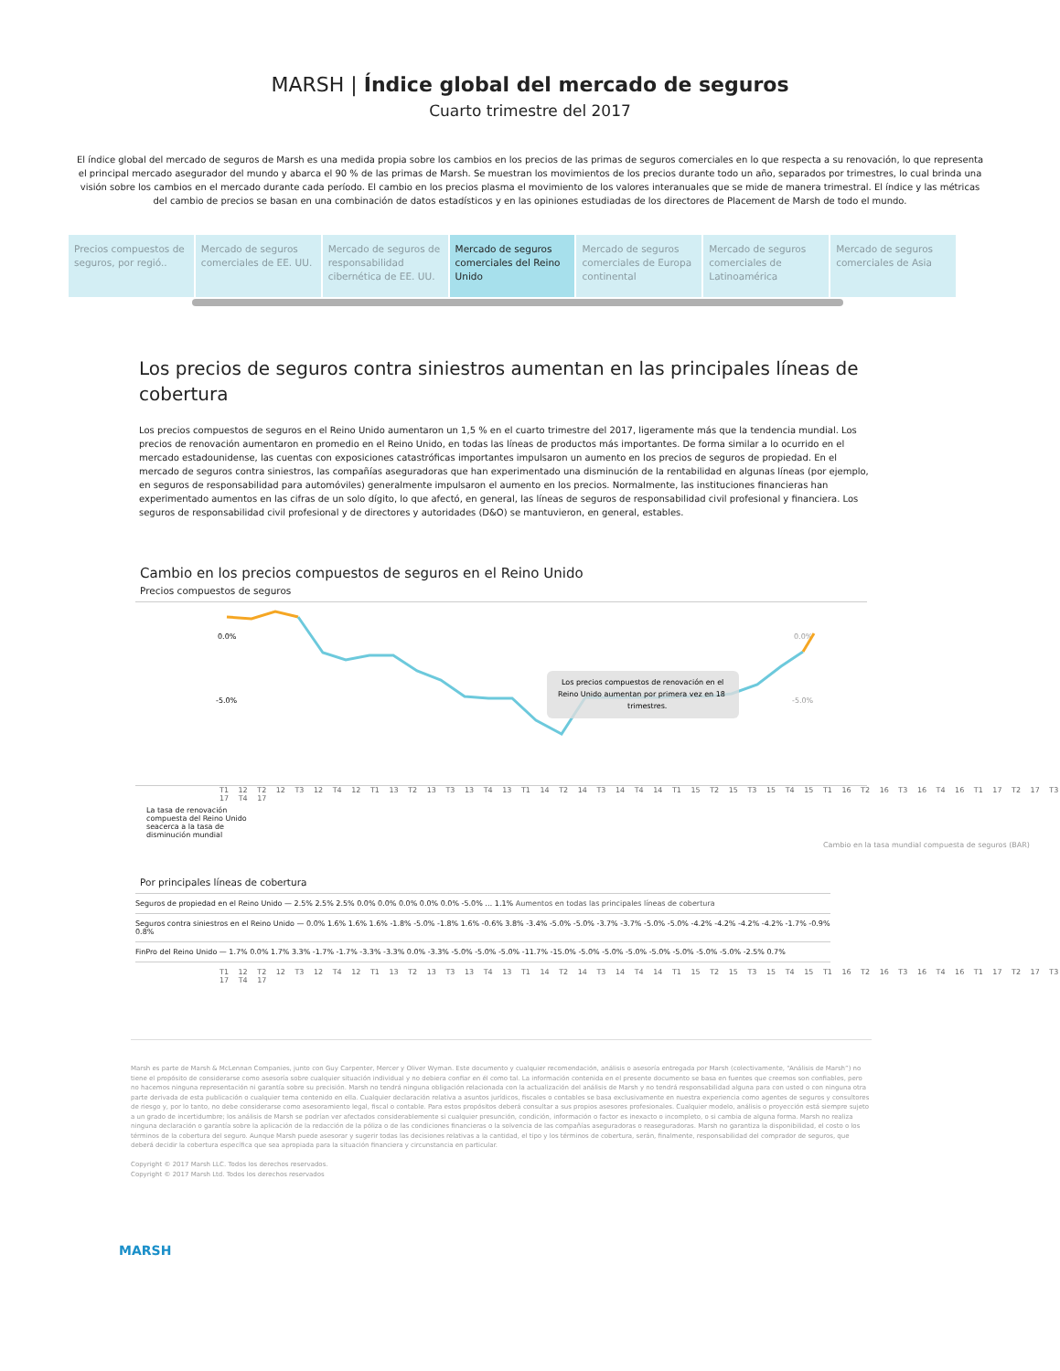MARSH | Índice global del mercado de seguros
Cuarto trimestre del 2017
El índice global del mercado de seguros de Marsh es una medida propia sobre los cambios en los precios de las primas de seguros comerciales en lo que respecta a su renovación, lo que representa el principal mercado asegurador del mundo y abarca el 90 % de las primas de Marsh. Se muestran los movimientos de los precios durante todo un año, separados por trimestres, lo cual brinda una visión sobre los cambios en el mercado durante cada período. El cambio en los precios plasma el movimiento de los valores interanuales que se mide de manera trimestral. El índice y las métricas del cambio de precios se basan en una combinación de datos estadísticos y en las opiniones estudiadas de los directores de Placement de Marsh de todo el mundo.
Precios compuestos de seguros, por regió..
Mercado de seguros comerciales de EE. UU.
Mercado de seguros de responsabilidad cibernética de EE. UU.
Mercado de seguros comerciales del Reino Unido
Mercado de seguros comerciales de Europa continental
Mercado de seguros comerciales de Latinoamérica
Mercado de seguros comerciales de Asia
Los precios de seguros contra siniestros aumentan en las principales líneas de cobertura
Los precios compuestos de seguros en el Reino Unido aumentaron un 1,5 % en el cuarto trimestre del 2017, ligeramente más que la tendencia mundial. Los precios de renovación aumentaron en promedio en el Reino Unido, en todas las líneas de productos más importantes. De forma similar a lo ocurrido en el mercado estadounidense, las cuentas con exposiciones catastróficas importantes impulsaron un aumento en los precios de seguros de propiedad. En el mercado de seguros contra siniestros, las compañías aseguradoras que han experimentado una disminución de la rentabilidad en algunas líneas (por ejemplo, en seguros de responsabilidad para automóviles) generalmente impulsaron el aumento en los precios. Normalmente, las instituciones financieras han experimentado aumentos en las cifras de un solo dígito, lo que afectó, en general, las líneas de seguros de responsabilidad civil profesional y financiera. Los seguros de responsabilidad civil profesional y de directores y autoridades (D&O) se mantuvieron, en general, estables.
Cambio en los precios compuestos de seguros en el Reino Unido
Precios compuestos de seguros
0.0%
-5.0%
0.0%
-5.0%
Los precios compuestos de renovación en el
Reino Unido aumentan por primera vez en 18
trimestres.
T1 12 T2 12 T3 12 T4 12 T1 13 T2 13 T3 13 T4 13 T1 14 T2 14 T3 14 T4 14 T1 15 T2 15 T3 15 T4 15 T1 16 T2 16 T3 16 T4 16 T1 17 T2 17 T3 17 T4 17
La tasa de renovación compuesta del Reino Unido seacerca a la tasa de disminución mundial
Cambio en la tasa mundial compuesta de seguros (BAR)
Por principales líneas de cobertura
Seguros de propiedad en el Reino Unido — 2.5% 2.5% 2.5% 0.0% 0.0% 0.0% 0.0% 0.0% -5.0% … 1.1% Aumentos en todas las principales líneas de cobertura
Seguros contra siniestros en el Reino Unido — 0.0% 1.6% 1.6% 1.6% -1.8% -5.0% -1.8% 1.6% -0.6% 3.8% -3.4% -5.0% -5.0% -3.7% -3.7% -5.0% -5.0% -4.2% -4.2% -4.2% -4.2% -1.7% -0.9% 0.8%
FinPro del Reino Unido — 1.7% 0.0% 1.7% 3.3% -1.7% -1.7% -3.3% -3.3% 0.0% -3.3% -5.0% -5.0% -5.0% -11.7% -15.0% -5.0% -5.0% -5.0% -5.0% -5.0% -5.0% -5.0% -2.5% 0.7%
T1 12 T2 12 T3 12 T4 12 T1 13 T2 13 T3 13 T4 13 T1 14 T2 14 T3 14 T4 14 T1 15 T2 15 T3 15 T4 15 T1 16 T2 16 T3 16 T4 16 T1 17 T2 17 T3 17 T4 17
Marsh es parte de Marsh & McLennan Companies, junto con Guy Carpenter, Mercer y Oliver Wyman. Este documento y cualquier recomendación, análisis o asesoría entregada por Marsh (colectivamente, “Análisis de Marsh”) no tiene el propósito de considerarse como asesoría sobre cualquier situación individual y no debiera confiar en él como tal. La información contenida en el presente documento se basa en fuentes que creemos son confiables, pero no hacemos ninguna representación ni garantía sobre su precisión. Marsh no tendrá ninguna obligación relacionada con la actualización del análisis de Marsh y no tendrá responsabilidad alguna para con usted o con ninguna otra parte derivada de esta publicación o cualquier tema contenido en ella. Cualquier declaración relativa a asuntos jurídicos, fiscales o contables se basa exclusivamente en nuestra experiencia como agentes de seguros y consultores de riesgo y, por lo tanto, no debe considerarse como asesoramiento legal, fiscal o contable. Para estos propósitos deberá consultar a sus propios asesores profesionales. Cualquier modelo, análisis o proyección está siempre sujeto a un grado de incertidumbre; los análisis de Marsh se podrían ver afectados considerablemente si cualquier presunción, condición, información o factor es inexacto o incompleto, o si cambia de alguna forma. Marsh no realiza ninguna declaración o garantía sobre la aplicación de la redacción de la póliza o de las condiciones financieras o la solvencia de las compañías aseguradoras o reaseguradoras. Marsh no garantiza la disponibilidad, el costo o los términos de la cobertura del seguro. Aunque Marsh puede asesorar y sugerir todas las decisiones relativas a la cantidad, el tipo y los términos de cobertura, serán, finalmente, responsabilidad del comprador de seguros, que deberá decidir la cobertura específica que sea apropiada para la situación financiera y circunstancia en particular.
Copyright © 2017 Marsh LLC. Todos los derechos reservados.
Copyright © 2017 Marsh Ltd. Todos los derechos reservados
MARSH